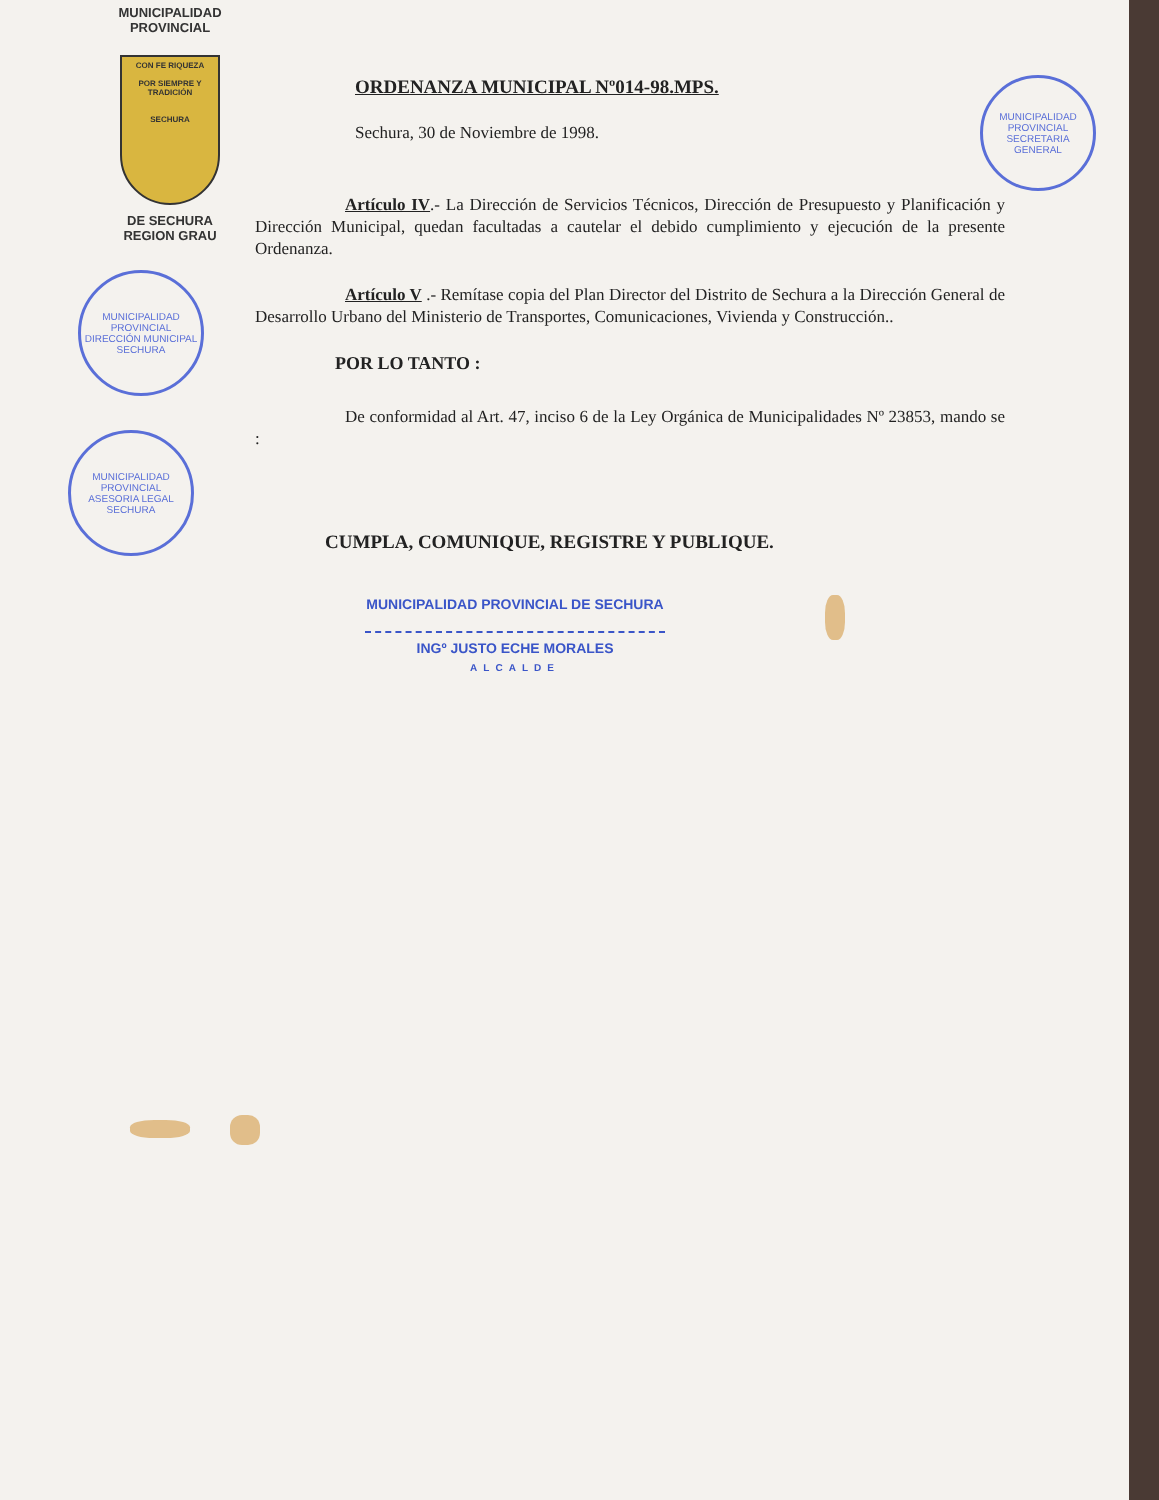MUNICIPALIDAD PROVINCIAL
CON FE RIQUEZA
POR SIEMPRE Y TRADICIÓN
SECHURA
DE SECHURA
REGION GRAU
MUNICIPALIDAD PROVINCIAL
DIRECCIÓN MUNICIPAL
SECHURA
MUNICIPALIDAD PROVINCIAL
ASESORIA LEGAL
SECHURA
MUNICIPALIDAD PROVINCIAL
SECRETARIA GENERAL
ORDENANZA MUNICIPAL Nº014-98.MPS.
Sechura, 30 de Noviembre de 1998.
Artículo IV.- La Dirección de Servicios Técnicos, Dirección de Presupuesto y Planificación y Dirección Municipal, quedan facultadas a cautelar el debido cumplimiento y ejecución de la presente Ordenanza.
Artículo V .- Remítase copia del Plan Director del Distrito de Sechura a la Dirección General de Desarrollo Urbano del Ministerio de Transportes, Comunicaciones, Vivienda y Construcción..
POR LO TANTO :
De conformidad al Art. 47, inciso 6 de la Ley Orgánica de Municipalidades Nº 23853, mando se :
CUMPLA, COMUNIQUE, REGISTRE Y PUBLIQUE.
MUNICIPALIDAD PROVINCIAL DE SECHURA
INGº JUSTO ECHE MORALES
ALCALDE